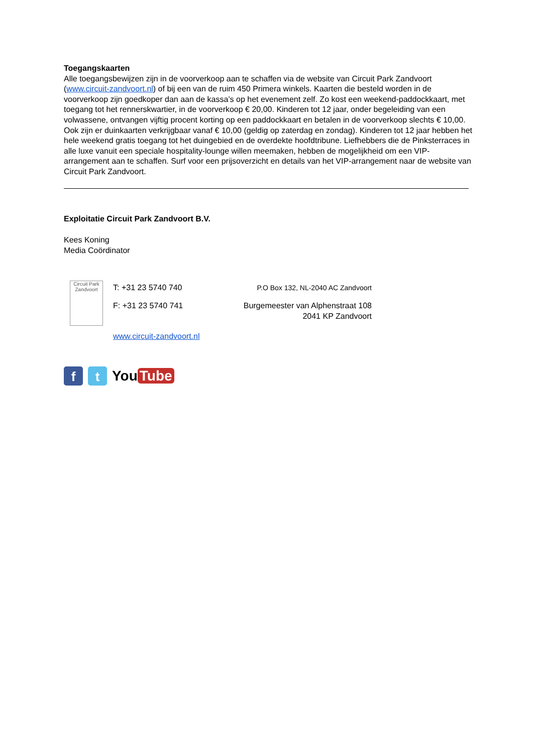Toegangskaarten
Alle toegangsbewijzen zijn in de voorverkoop aan te schaffen via de website van Circuit Park Zandvoort (www.circuit-zandvoort.nl) of bij een van de ruim 450 Primera winkels. Kaarten die besteld worden in de voorverkoop zijn goedkoper dan aan de kassa’s op het evenement zelf. Zo kost een weekend-paddockkaart, met toegang tot het rennerskwartier, in de voorverkoop € 20,00. Kinderen tot 12 jaar, onder begeleiding van een volwassene, ontvangen vijftig procent korting op een paddockkaart en betalen in de voorverkoop slechts € 10,00. Ook zijn er duinkaarten verkrijgbaar vanaf € 10,00 (geldig op zaterdag en zondag). Kinderen tot 12 jaar hebben het hele weekend gratis toegang tot het duingebied en de overdekte hoofdtribune. Liefhebbers die de Pinksterraces in alle luxe vanuit een speciale hospitality-lounge willen meemaken, hebben de mogelijkheid om een VIP-arrangement aan te schaffen. Surf voor een prijsoverzicht en details van het VIP-arrangement naar de website van Circuit Park Zandvoort.
Exploitatie Circuit Park Zandvoort B.V.
Kees Koning
Media Coördinator
Circuit Park Zandvoort
T: +31 23 5740 740
F: +31 23 5740 741
www.circuit-zandvoort.nl
P.O Box 132, NL-2040 AC Zandvoort
Burgemeester van Alphenstraat 108
2041 KP Zandvoort
f t
You Tube